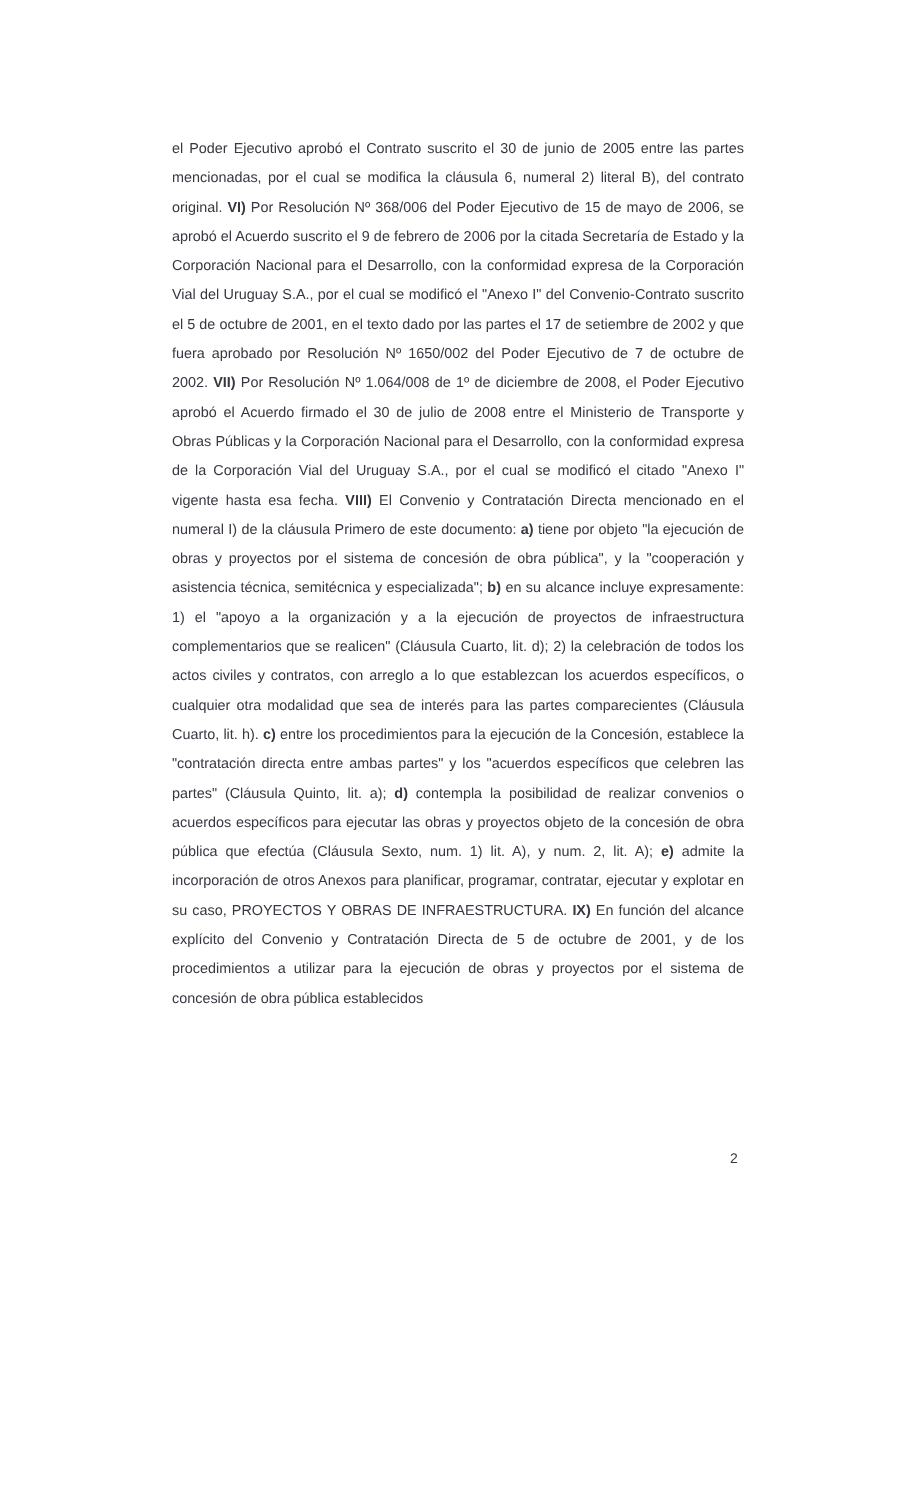el Poder Ejecutivo aprobó el Contrato suscrito el 30 de junio de 2005 entre las partes mencionadas, por el cual se modifica la cláusula 6, numeral 2) literal B), del contrato original. VI) Por Resolución Nº 368/006 del Poder Ejecutivo de 15 de mayo de 2006, se aprobó el Acuerdo suscrito el 9 de febrero de 2006 por la citada Secretaría de Estado y la Corporación Nacional para el Desarrollo, con la conformidad expresa de la Corporación Vial del Uruguay S.A., por el cual se modificó el "Anexo I" del Convenio-Contrato suscrito el 5 de octubre de 2001, en el texto dado por las partes el 17 de setiembre de 2002 y que fuera aprobado por Resolución Nº 1650/002 del Poder Ejecutivo de 7 de octubre de 2002. VII) Por Resolución Nº 1.064/008 de 1º de diciembre de 2008, el Poder Ejecutivo aprobó el Acuerdo firmado el 30 de julio de 2008 entre el Ministerio de Transporte y Obras Públicas y la Corporación Nacional para el Desarrollo, con la conformidad expresa de la Corporación Vial del Uruguay S.A., por el cual se modificó el citado "Anexo I" vigente hasta esa fecha. VIII) El Convenio y Contratación Directa mencionado en el numeral I) de la cláusula Primero de este documento: a) tiene por objeto "la ejecución de obras y proyectos por el sistema de concesión de obra pública", y la "cooperación y asistencia técnica, semitécnica y especializada"; b) en su alcance incluye expresamente: 1) el "apoyo a la organización y a la ejecución de proyectos de infraestructura complementarios que se realicen" (Cláusula Cuarto, lit. d); 2) la celebración de todos los actos civiles y contratos, con arreglo a lo que establezcan los acuerdos específicos, o cualquier otra modalidad que sea de interés para las partes comparecientes (Cláusula Cuarto, lit. h). c) entre los procedimientos para la ejecución de la Concesión, establece la "contratación directa entre ambas partes" y los "acuerdos específicos que celebren las partes" (Cláusula Quinto, lit. a); d) contempla la posibilidad de realizar convenios o acuerdos específicos para ejecutar las obras y proyectos objeto de la concesión de obra pública que efectúa (Cláusula Sexto, num. 1) lit. A), y num. 2, lit. A); e) admite la incorporación de otros Anexos para planificar, programar, contratar, ejecutar y explotar en su caso, PROYECTOS Y OBRAS DE INFRAESTRUCTURA. IX) En función del alcance explícito del Convenio y Contratación Directa de 5 de octubre de 2001, y de los procedimientos a utilizar para la ejecución de obras y proyectos por el sistema de concesión de obra pública establecidos
2